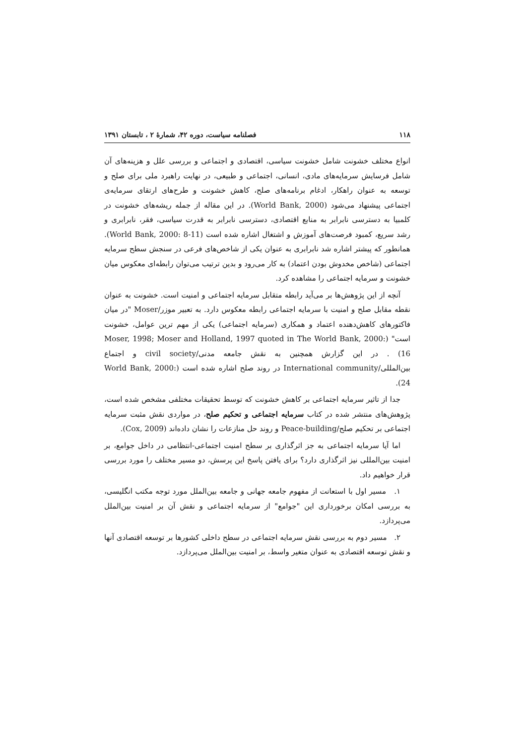۱۱۸ فصلنامه سیاست، دوره ۴۲، شمارهٔ ۲ ، تابستان ۱۳۹۱
انواع مختلف خشونت شامل خشونت سیاسی، اقتصادی و اجتماعی و بررسی علل و هزینه‌های آن شامل فرسایش سرمایه‌های مادی، انسانی، اجتماعی و طبیعی، در نهایت راهبرد ملی برای صلح و توسعه به عنوان راهکار، ادغام برنامه‌های صلح، کاهش خشونت و طرح‌های ارتقای سرمایه‌ی اجتماعی پیشنهاد می‌شود (World Bank, 2000). در این مقاله از جمله ریشه‌های خشونت در کلمبیا به دسترسی نابرابر به منابع اقتصادی، دسترسی نابرابر به قدرت سیاسی، فقر، نابرابری و رشد سریع، کمبود فرصت‌های آموزش و اشتغال اشاره شده است (World Bank, 2000: 8-11). همانطور که پیشتر اشاره شد نابرابری به عنوان یکی از شاخص‌های فرعی در سنجش سطح سرمایه اجتماعی (شاخص مخدوش بودن اعتماد) به کار می‌رود و بدین ترتیب می‌توان رابطه‌ای معکوس میان خشونت و سرمایه اجتماعی را مشاهده کرد.
آنچه از این پژوهش‌ها بر می‌آید رابطه متقابل سرمایه اجتماعی و امنیت است. خشونت به عنوان نقطه مقابل صلح و امنیت با سرمایه اجتماعی رابطه معکوس دارد. به تعبیر موزر/Moser "در میان فاکتورهای کاهش‌دهنده اعتماد و همکاری (سرمایه اجتماعی) یکی از مهم ترین عوامل، خشونت است" (Moser, 1998; Moser and Holland, 1997 quoted in The World Bank, 2000: 16) . در این گزارش همچنین به نقش جامعه مدنی/civil society و اجتماع بین‌المللی/International community در روند صلح اشاره شده است (World Bank, 2000: 24).
جدا از تاثیر سرمایه اجتماعی بر کاهش خشونت که توسط تحقیقات مختلفی مشخص شده است، پژوهش‌های منتشر شده در کتاب سرمایه اجتماعی و تحکیم صلح، در مواردی نقش مثبت سرمایه اجتماعی بر تحکیم صلح/Peace-building و روند حل منازعات را نشان داده‌اند (Cox, 2009).
اما آیا سرمایه اجتماعی به جز اثرگذاری بر سطح امنیت اجتماعی-انتظامی در داخل جوامع، بر امنیت بین‌المللی نیز اثرگذاری دارد؟ برای یافتن پاسخ این پرسش، دو مسیر مختلف را مورد بررسی قرار خواهیم داد.
۱. مسیر اول با استعانت از مفهوم جامعه جهانی و جامعه بین‌الملل مورد توجه مکتب انگلیسی، به بررسی امکان برخورداری این "جوامع" از سرمایه اجتماعی و نقش آن بر امنیت بین‌الملل می‌پردازد.
۲. مسیر دوم به بررسی نقش سرمایه اجتماعی در سطح داخلی کشورها بر توسعه اقتصادی آنها و نقش توسعه اقتصادی به عنوان متغیر واسط، بر امنیت بین‌الملل می‌پردازد.